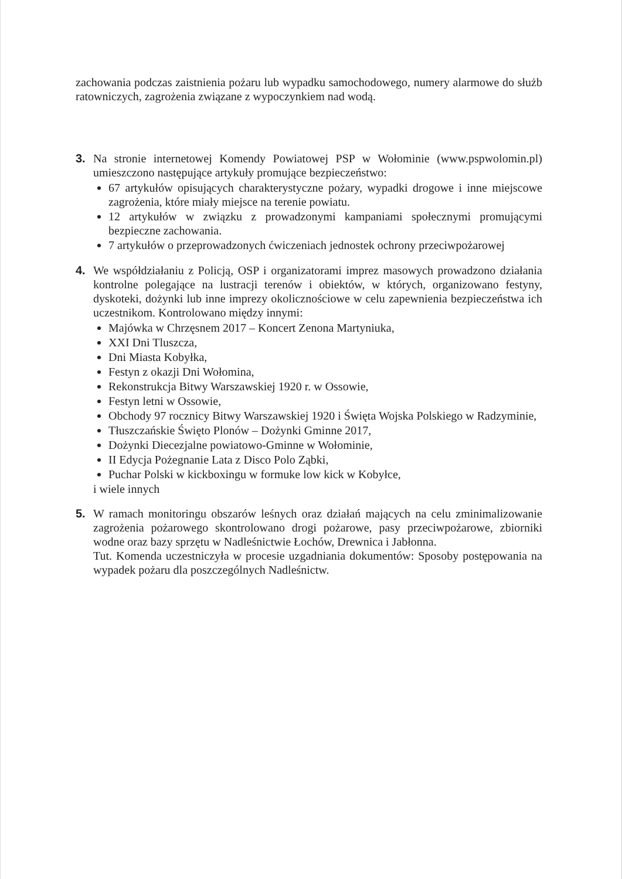zachowania podczas zaistnienia pożaru lub wypadku samochodowego, numery alarmowe do służb ratowniczych, zagrożenia związane z wypoczynkiem nad wodą.
3. Na stronie internetowej Komendy Powiatowej PSP w Wołominie (www.pspwolomin.pl) umieszczono następujące artykuły promujące bezpieczeństwo:
67 artykułów opisujących charakterystyczne pożary, wypadki drogowe i inne miejscowe zagrożenia, które miały miejsce na terenie powiatu.
12 artykułów w związku z prowadzonymi kampaniami społecznymi promującymi bezpieczne zachowania.
7 artykułów o przeprowadzonych ćwiczeniach jednostek ochrony przeciwpożarowej
4. We współdziałaniu z Policją, OSP i organizatorami imprez masowych prowadzono działania kontrolne polegające na lustracji terenów i obiektów, w których, organizowano festyny, dyskoteki, dożynki lub inne imprezy okolicznościowe w celu zapewnienia bezpieczeństwa ich uczestnikom. Kontrolowano między innymi:
Majówka w Chrzęsnem 2017 – Koncert Zenona Martyniuka,
XXI Dni Tluszcza,
Dni Miasta Kobyłka,
Festyn z okazji Dni Wołomina,
Rekonstrukcja Bitwy Warszawskiej 1920 r. w Ossowie,
Festyn letni w Ossowie,
Obchody 97 rocznicy Bitwy Warszawskiej 1920 i Święta Wojska Polskiego w Radzyminie,
Tłuszczańskie Święto Plonów – Dożynki Gminne 2017,
Dożynki Diecezjalne powiatowo-Gminne w Wołominie,
II Edycja Pożegnanie Lata z Disco Polo Ząbki,
Puchar Polski w kickboxingu w formuke low kick w Kobyłce,
i wiele innych
5. W ramach monitoringu obszarów leśnych oraz działań mających na celu zminimalizowanie zagrożenia pożarowego skontrolowano drogi pożarowe, pasy przeciwpożarowe, zbiorniki wodne oraz bazy sprzętu w Nadleśnictwie Łochów, Drewnica i Jabłonna.
Tut. Komenda uczestniczyła w procesie uzgadniania dokumentów: Sposoby postępowania na wypadek pożaru dla poszczególnych Nadleśnictw.